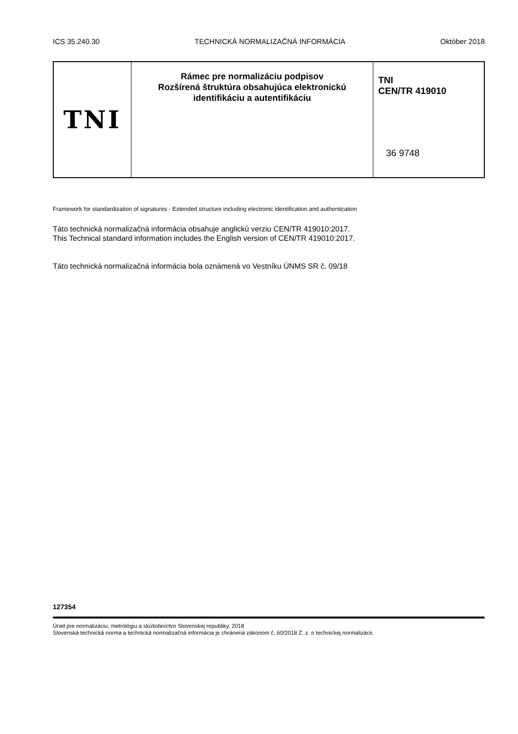ICS 35.240.30 TECHNICKÁ NORMALIZAČNÁ INFORMÁCIA Október 2018
TNI
Rámec pre normalizáciu podpisov
Rozšírená štruktúra obsahujúca elektronickú
identifikáciu a autentifikáciu
TNI
CEN/TR 419010
36 9748
Framework for standardization of signatures - Extended structure including electronic identification and authentication
Táto technická normalizačná informácia obsahuje anglickú verziu CEN/TR 419010:2017.
This Technical standard information includes the English version of CEN/TR 419010:2017.
Táto technická normalizačná informácia bola oznámená vo Vestníku ÚNMS SR č. 09/18
127354
Úrad pre normalizáciu, metrológiu a skúšobníctvo Slovenskej republiky, 2018
Slovenská technická norma a technická normalizačná informácia je chránená zákonom č. 60/2018 Z. z. o technickej normalizácii.